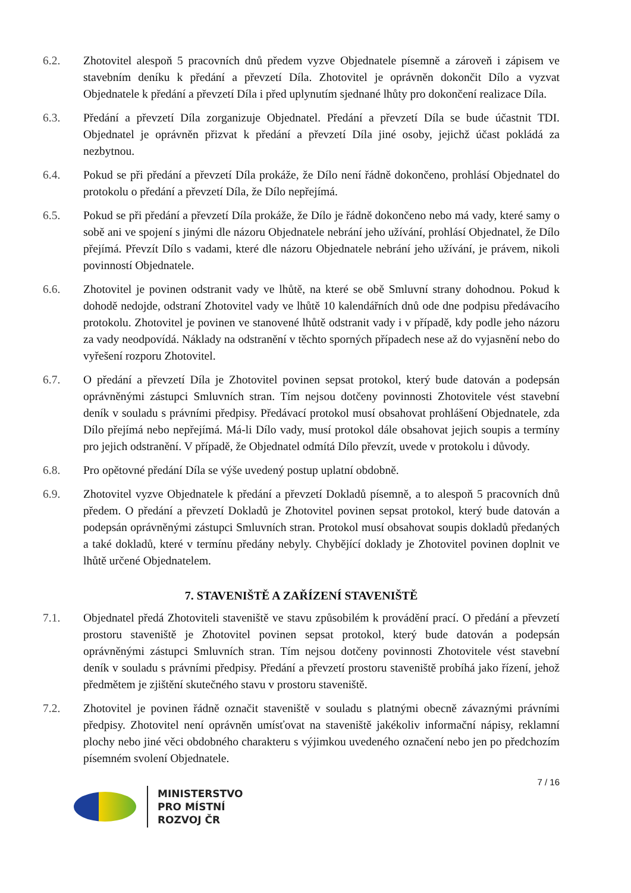6.2. Zhotovitel alespoň 5 pracovních dnů předem vyzve Objednatele písemně a zároveň i zápisem ve stavebním deníku k předání a převzetí Díla. Zhotovitel je oprávněn dokončit Dílo a vyzvat Objednatele k předání a převzetí Díla i před uplynutím sjednané lhůty pro dokončení realizace Díla.
6.3. Předání a převzetí Díla zorganizuje Objednatel. Předání a převzetí Díla se bude účastnit TDI. Objednatel je oprávněn přizvat k předání a převzetí Díla jiné osoby, jejichž účast pokládá za nezbytnou.
6.4. Pokud se při předání a převzetí Díla prokáže, že Dílo není řádně dokončeno, prohlásí Objednatel do protokolu o předání a převzetí Díla, že Dílo nepřejímá.
6.5. Pokud se při předání a převzetí Díla prokáže, že Dílo je řádně dokončeno nebo má vady, které samy o sobě ani ve spojení s jinými dle názoru Objednatele nebrání jeho užívání, prohlásí Objednatel, že Dílo přejímá. Převzít Dílo s vadami, které dle názoru Objednatele nebrání jeho užívání, je právem, nikoli povinností Objednatele.
6.6. Zhotovitel je povinen odstranit vady ve lhůtě, na které se obě Smluvní strany dohodnou. Pokud k dohodě nedojde, odstraní Zhotovitel vady ve lhůtě 10 kalendářních dnů ode dne podpisu předávacího protokolu. Zhotovitel je povinen ve stanovené lhůtě odstranit vady i v případě, kdy podle jeho názoru za vady neodpovídá. Náklady na odstranění v těchto sporných případech nese až do vyjasnění nebo do vyřešení rozporu Zhotovitel.
6.7. O předání a převzetí Díla je Zhotovitel povinen sepsat protokol, který bude datován a podepsán oprávněnými zástupci Smluvních stran. Tím nejsou dotčeny povinnosti Zhotovitele vést stavební deník v souladu s právními předpisy. Předávací protokol musí obsahovat prohlášení Objednatele, zda Dílo přejímá nebo nepřejímá. Má-li Dílo vady, musí protokol dále obsahovat jejich soupis a termíny pro jejich odstranění. V případě, že Objednatel odmítá Dílo převzít, uvede v protokolu i důvody.
6.8. Pro opětovné předání Díla se výše uvedený postup uplatní obdobně.
6.9. Zhotovitel vyzve Objednatele k předání a převzetí Dokladů písemně, a to alespoň 5 pracovních dnů předem. O předání a převzetí Dokladů je Zhotovitel povinen sepsat protokol, který bude datován a podepsán oprávněnými zástupci Smluvních stran. Protokol musí obsahovat soupis dokladů předaných a také dokladů, které v termínu předány nebyly. Chybějící doklady je Zhotovitel povinen doplnit ve lhůtě určené Objednatelem.
7. STAVENIŠTĚ A ZAŘÍZENÍ STAVENIŠTĚ
7.1. Objednatel předá Zhotoviteli staveniště ve stavu způsobilém k provádění prací. O předání a převzetí prostoru staveniště je Zhotovitel povinen sepsat protokol, který bude datován a podepsán oprávněnými zástupci Smluvních stran. Tím nejsou dotčeny povinnosti Zhotovitele vést stavební deník v souladu s právními předpisy. Předání a převzetí prostoru staveniště probíhá jako řízení, jehož předmětem je zjištění skutečného stavu v prostoru staveniště.
7.2. Zhotovitel je povinen řádně označit staveniště v souladu s platnými obecně závaznými právními předpisy. Zhotovitel není oprávněn umísťovat na staveniště jakékoliv informační nápisy, reklamní plochy nebo jiné věci obdobného charakteru s výjimkou uvedeného označení nebo jen po předchozím písemném svolení Objednatele.
7 / 16
MINISTERSTVO
PRO MÍSTNÍ
ROZVOJ ČR